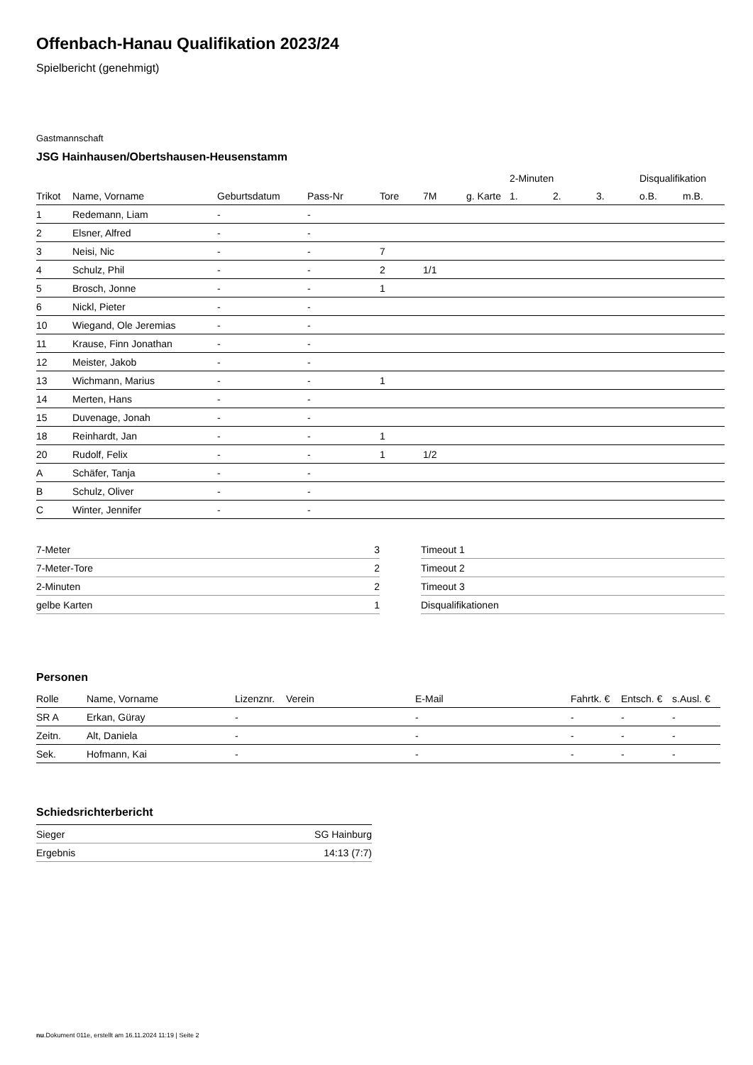Offenbach-Hanau Qualifikation 2023/24
Spielbericht (genehmigt)
Gastmannschaft
JSG Hainhausen/Obertshausen-Heusenstamm
| | | | | | | | 2-Minuten | | | Disqualifikation | |
| --- | --- | --- | --- | --- | --- | --- | --- | --- | --- | --- | --- |
| Trikot | Name, Vorname | Geburtsdatum | Pass-Nr | Tore | 7M | g. Karte | 1. | 2. | 3. | o.B. | m.B. |
| 1 | Redemann, Liam | - | - | | | | | | | | |
| 2 | Elsner, Alfred | - | - | | | | | | | | |
| 3 | Neisi, Nic | - | - | 7 | | | | | | | |
| 4 | Schulz, Phil | - | - | 2 | 1/1 | | | | | | |
| 5 | Brosch, Jonne | - | - | 1 | | | | | | | |
| 6 | Nickl, Pieter | - | - | | | | | | | | |
| 10 | Wiegand, Ole Jeremias | - | - | | | | | | | | |
| 11 | Krause, Finn Jonathan | - | - | | | | | | | | |
| 12 | Meister, Jakob | - | - | | | | | | | | |
| 13 | Wichmann, Marius | - | - | 1 | | | | | | | |
| 14 | Merten, Hans | - | - | | | | | | | | |
| 15 | Duvenage, Jonah | - | - | | | | | | | | |
| 18 | Reinhardt, Jan | - | - | 1 | | | | | | | |
| 20 | Rudolf, Felix | - | - | 1 | 1/2 | | | | | | |
| A | Schäfer, Tanja | - | - | | | | | | | | |
| B | Schulz, Oliver | - | - | | | | | | | | |
| C | Winter, Jennifer | - | - | | | | | | | | |
| 7-Meter | 3 |
| 7-Meter-Tore | 2 |
| 2-Minuten | 2 |
| gelbe Karten | 1 |
| Timeout 1 |
| Timeout 2 |
| Timeout 3 |
| Disqualifikationen |
Personen
| Rolle | Name, Vorname | Lizenznr. | Verein | E-Mail | Fahrtk. € | Entsch. € | s.Ausl. € |
| --- | --- | --- | --- | --- | --- | --- | --- |
| SR A | Erkan, Güray | - | | - | - | - | - |
| Zeitn. | Alt, Daniela | - | | - | - | - | - |
| Sek. | Hofmann, Kai | - | | - | - | - | - |
Schiedsrichterbericht
| Sieger | SG Hainburg |
| Ergebnis | 14:13 (7:7) |
nu.Dokument 011e, erstellt am 16.11.2024 11:19 | Seite 2